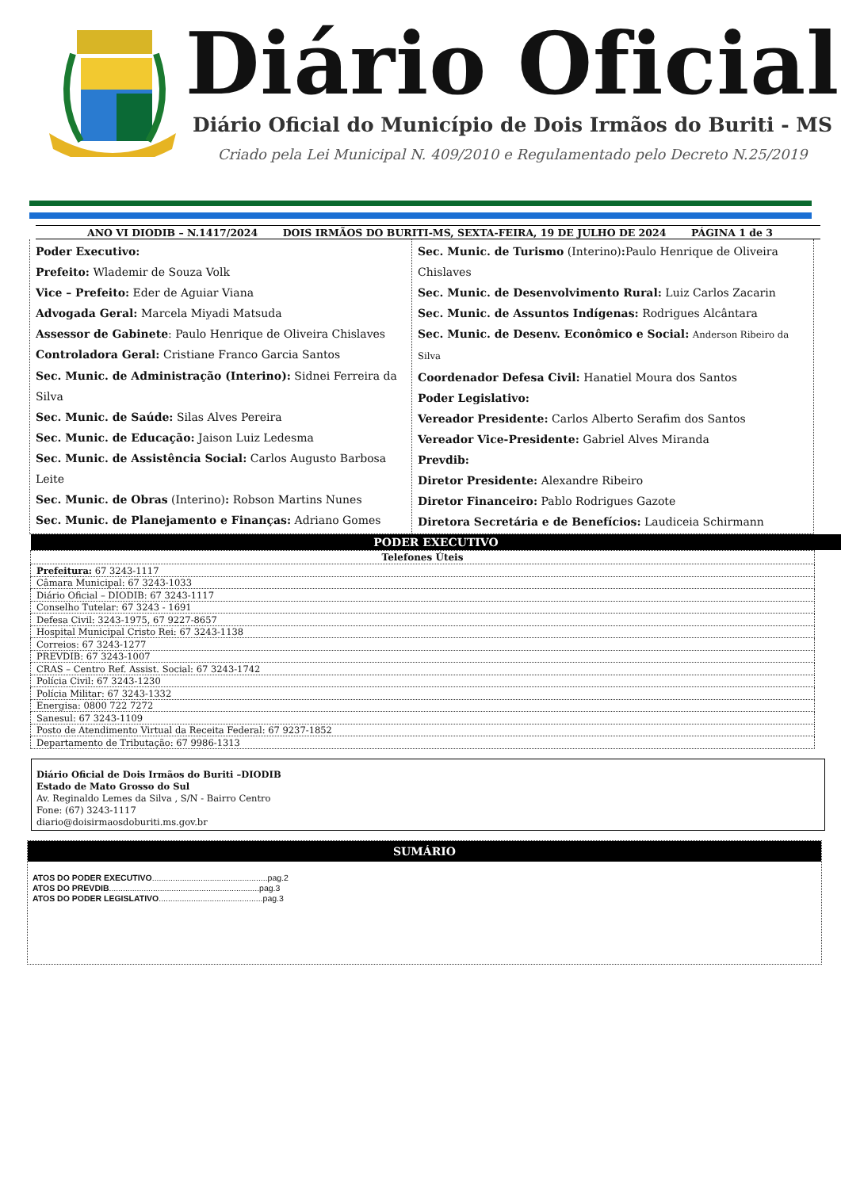Diário Oficial
Diário Oficial do Município de Dois Irmãos do Buriti - MS
Criado pela Lei Municipal N. 409/2010 e Regulamentado pelo Decreto N.25/2019
ANO VI DIODIB – N.1417/2024 DOIS IRMÃOS DO BURITI-MS, SEXTA-FEIRA, 19 DE JULHO DE 2024 PÁGINA 1 de 3
Poder Executivo:
Prefeito: Wlademir de Souza Volk
Vice – Prefeito: Eder de Aguiar Viana
Advogada Geral: Marcela Miyadi Matsuda
Assessor de Gabinete: Paulo Henrique de Oliveira Chislaves
Controladora Geral: Cristiane Franco Garcia Santos
Sec. Munic. de Administração (Interino): Sidnei Ferreira da Silva
Sec. Munic. de Saúde: Silas Alves Pereira
Sec. Munic. de Educação: Jaison Luiz Ledesma
Sec. Munic. de Assistência Social: Carlos Augusto Barbosa Leite
Sec. Munic. de Obras (Interino): Robson Martins Nunes
Sec. Munic. de Planejamento e Finanças: Adriano Gomes
Sec. Munic. de Turismo (Interino): Paulo Henrique de Oliveira Chislaves
Sec. Munic. de Desenvolvimento Rural: Luiz Carlos Zacarin
Sec. Munic. de Assuntos Indígenas: Rodrigues Alcântara
Sec. Munic. de Desenv. Econômico e Social: Anderson Ribeiro da Silva
Coordenador Defesa Civil: Hanatiel Moura dos Santos
Poder Legislativo:
Vereador Presidente: Carlos Alberto Serafim dos Santos
Vereador Vice-Presidente: Gabriel Alves Miranda
Prevdib:
Diretor Presidente: Alexandre Ribeiro
Diretor Financeiro: Pablo Rodrigues Gazote
Diretora Secretária e de Benefícios: Laudiceia Schirmann
PODER EXECUTIVO
| Telefones Úteis |
| --- |
| Prefeitura: 67 3243-1117 |
| Câmara Municipal: 67 3243-1033 |
| Diário Oficial – DIODIB: 67 3243-1117 |
| Conselho Tutelar: 67 3243 - 1691 |
| Defesa Civil: 3243-1975, 67 9227-8657 |
| Hospital Municipal Cristo Rei: 67 3243-1138 |
| Correios: 67 3243-1277 |
| PREVDIB: 67 3243-1007 |
| CRAS – Centro Ref. Assist. Social: 67 3243-1742 |
| Polícia Civil: 67 3243-1230 |
| Polícia Militar: 67 3243-1332 |
| Energisa: 0800 722 7272 |
| Sanesul: 67 3243-1109 |
| Posto de Atendimento Virtual da Receita Federal: 67 9237-1852 |
| Departamento de Tributação: 67 9986-1313 |
Diário Oficial de Dois Irmãos do Buriti –DIODIB
Estado de Mato Grosso do Sul
Av. Reginaldo Lemes da Silva , S/N - Bairro Centro
Fone: (67) 3243-1117
diario@doisirmaosdoburiti.ms.gov.br
SUMÁRIO
ATOS DO PODER EXECUTIVO..................................................pag.2
ATOS DO PREVDIB.................................................................pag.3
ATOS DO PODER LEGISLATIVO.............................................pag.3